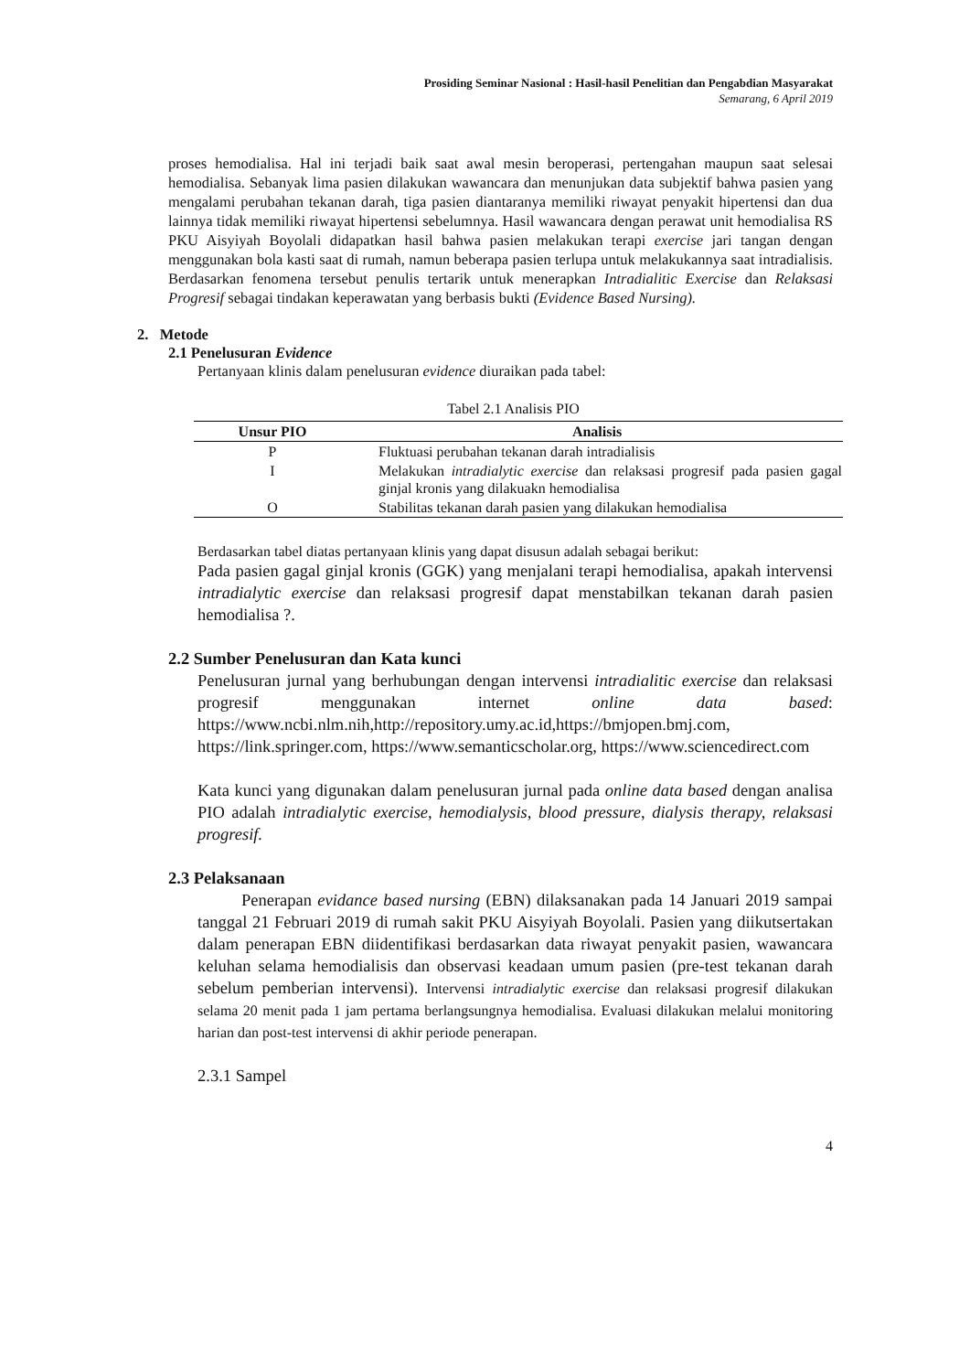Prosiding Seminar Nasional : Hasil-hasil Penelitian dan Pengabdian Masyarakat
Semarang, 6 April 2019
proses hemodialisa. Hal ini terjadi baik saat awal mesin beroperasi, pertengahan maupun saat selesai hemodialisa. Sebanyak lima pasien dilakukan wawancara dan menunjukan data subjektif bahwa pasien yang mengalami perubahan tekanan darah, tiga pasien diantaranya memiliki riwayat penyakit hipertensi dan dua lainnya tidak memiliki riwayat hipertensi sebelumnya. Hasil wawancara dengan perawat unit hemodialisa RS PKU Aisyiyah Boyolali didapatkan hasil bahwa pasien melakukan terapi exercise jari tangan dengan menggunakan bola kasti saat di rumah, namun beberapa pasien terlupa untuk melakukannya saat intradialisis. Berdasarkan fenomena tersebut penulis tertarik untuk menerapkan Intradialitic Exercise dan Relaksasi Progresif sebagai tindakan keperawatan yang berbasis bukti (Evidence Based Nursing).
2. Metode
2.1 Penelusuran Evidence
Pertanyaan klinis dalam penelusuran evidence diuraikan pada tabel:
Tabel 2.1 Analisis PIO
| Unsur PIO | Analisis |
| --- | --- |
| P | Fluktuasi perubahan tekanan darah intradialisis |
| I | Melakukan intradialytic exercise dan relaksasi progresif pada pasien gagal ginjal kronis yang dilakuakn hemodialisa |
| O | Stabilitas tekanan darah pasien yang dilakukan hemodialisa |
Berdasarkan tabel diatas pertanyaan klinis yang dapat disusun adalah sebagai berikut:
Pada pasien gagal ginjal kronis (GGK) yang menjalani terapi hemodialisa, apakah intervensi intradialytic exercise dan relaksasi progresif dapat menstabilkan tekanan darah pasien hemodialisa ?.
2.2 Sumber Penelusuran dan Kata kunci
Penelusuran jurnal yang berhubungan dengan intervensi intradialitic exercise dan relaksasi progresif menggunakan internet online data based: https://www.ncbi.nlm.nih,http://repository.umy.ac.id,https://bmjopen.bmj.com, https://link.springer.com, https://www.semanticscholar.org, https://www.sciencedirect.com
Kata kunci yang digunakan dalam penelusuran jurnal pada online data based dengan analisa PIO adalah intradialytic exercise, hemodialysis, blood pressure, dialysis therapy, relaksasi progresif.
2.3 Pelaksanaan
Penerapan evidance based nursing (EBN) dilaksanakan pada 14 Januari 2019 sampai tanggal 21 Februari 2019 di rumah sakit PKU Aisyiyah Boyolali. Pasien yang diikutsertakan dalam penerapan EBN diidentifikasi berdasarkan data riwayat penyakit pasien, wawancara keluhan selama hemodialisis dan observasi keadaan umum pasien (pre-test tekanan darah sebelum pemberian intervensi). Intervensi intradialytic exercise dan relaksasi progresif dilakukan selama 20 menit pada 1 jam pertama berlangsungnya hemodialisa. Evaluasi dilakukan melalui monitoring harian dan post-test intervensi di akhir periode penerapan.
2.3.1 Sampel
4